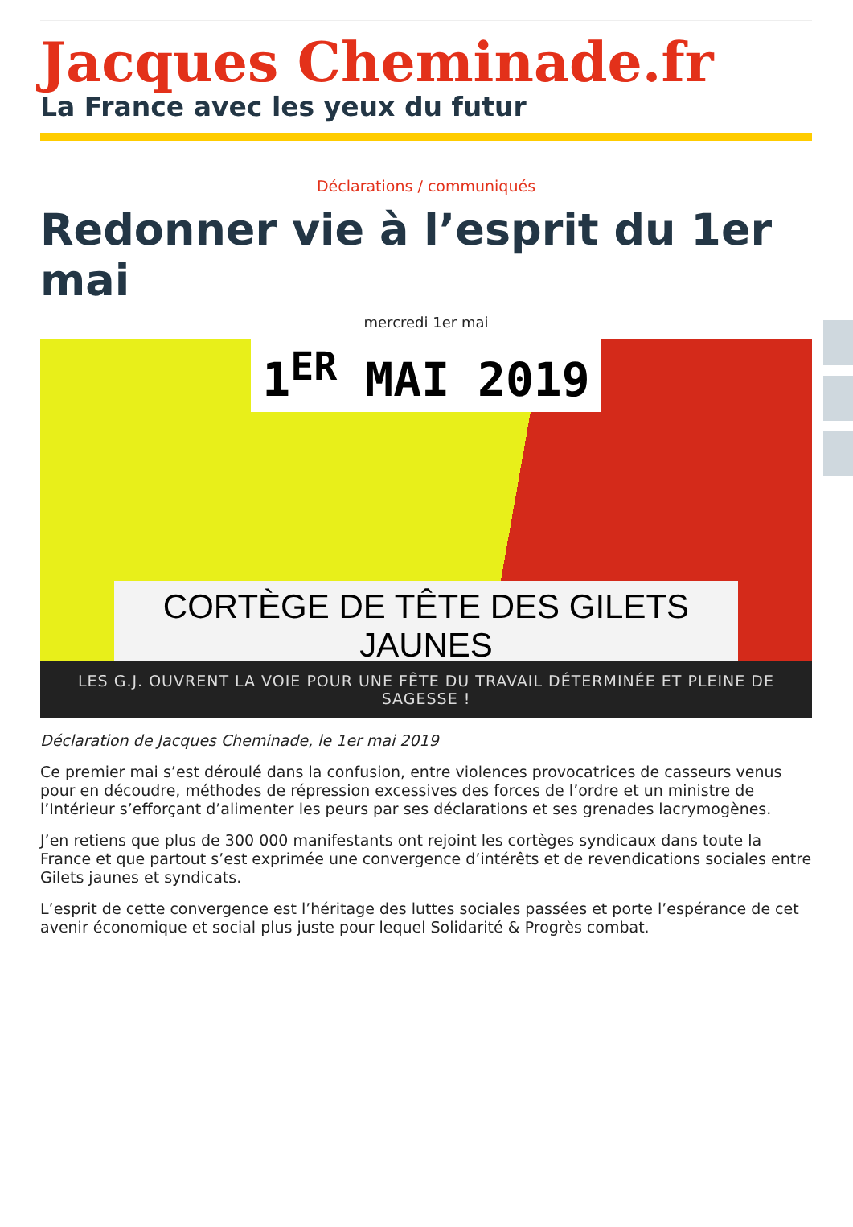Jacques Cheminade.fr
La France avec les yeux du futur
Déclarations / communiqués
Redonner vie à l’esprit du 1er mai
mercredi 1er mai
1<sup>ER</sup> MAI 2019
CORTÈGE DE TÊTE DES GILETS JAUNES
LES G.J. OUVRENT LA VOIE POUR UNE FÊTE DU TRAVAIL DÉTERMINÉE ET PLEINE DE SAGESSE !
Déclaration de Jacques Cheminade, le 1er mai 2019
Ce premier mai s’est déroulé dans la confusion, entre violences provocatrices de casseurs venus pour en découdre, méthodes de répression excessives des forces de l’ordre et un ministre de l’Intérieur s’efforçant d’alimenter les peurs par ses déclarations et ses grenades lacrymogènes.
J’en retiens que plus de 300 000 manifestants ont rejoint les cortèges syndicaux dans toute la France et que partout s’est exprimée une convergence d’intérêts et de revendications sociales entre Gilets jaunes et syndicats.
L’esprit de cette convergence est l’héritage des luttes sociales passées et porte l’espérance de cet avenir économique et social plus juste pour lequel Solidarité & Progrès combat.